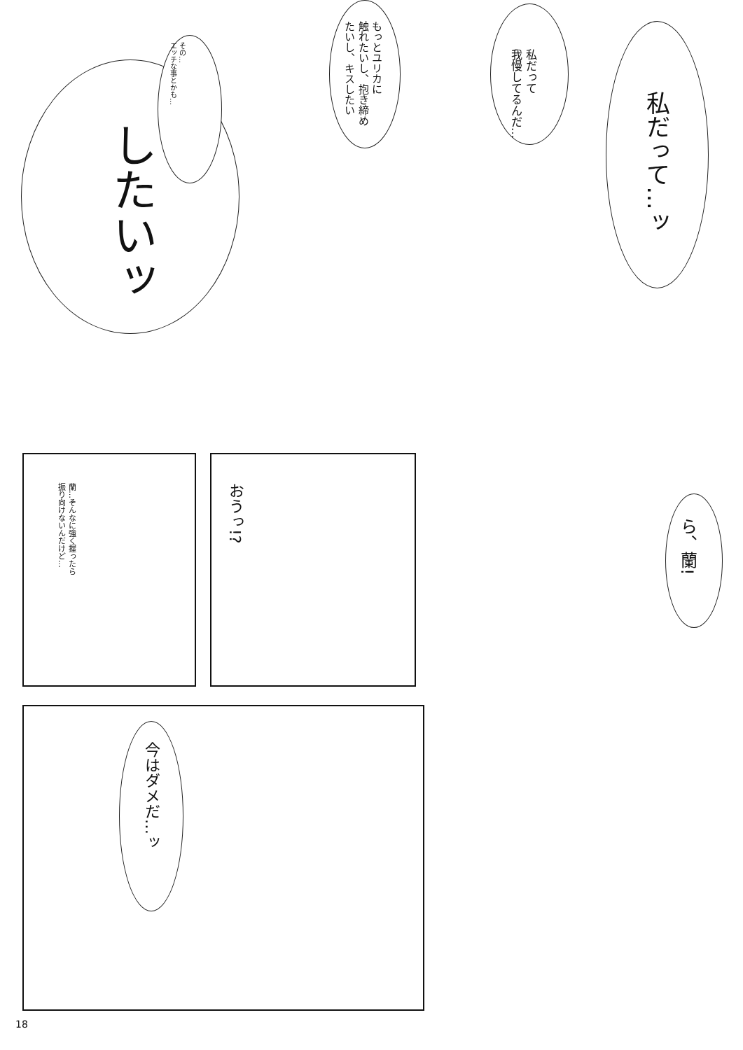その…
エッチな事とかも…
したいッ
もっとユリカに
触れたいし、抱き締め
たいし、キスしたい
私だって
我慢してるんだ…
私だって…ッ
蘭…そんなに強く握ったら
振り向けないんだけど…
おうっ!?
ら、蘭!
今はダメだ…ッ
18